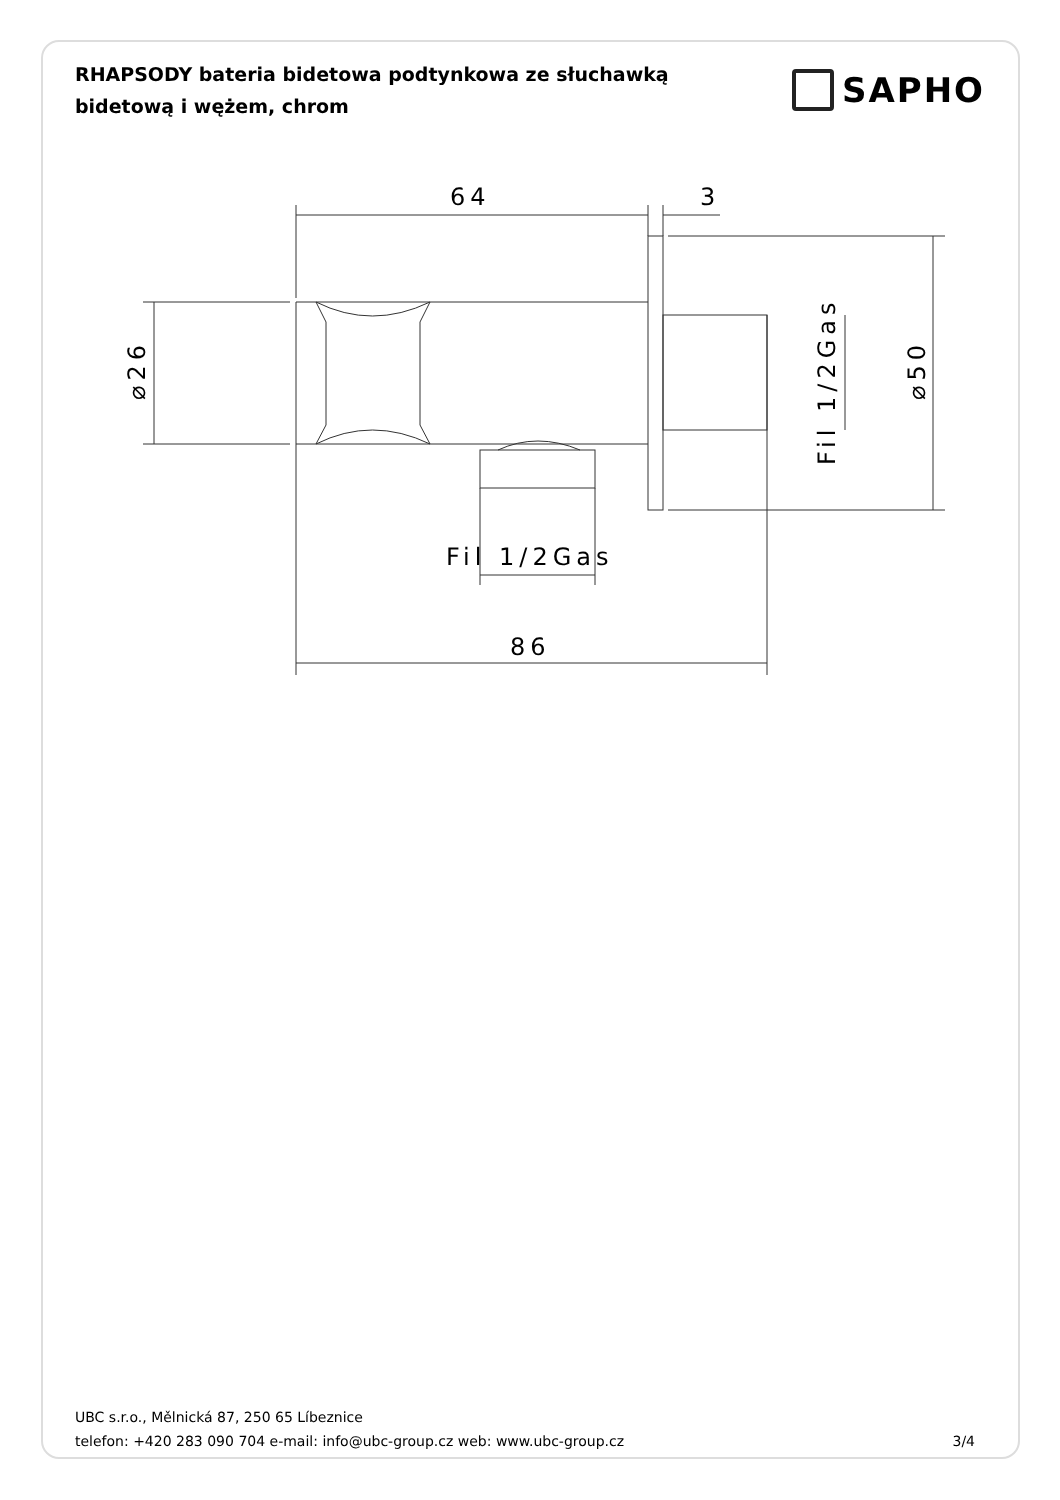RHAPSODY bateria bidetowa podtynkowa ze słuchawką bidetową i wężem, chrom
SAPHO
64
3
Fil 1/2Gas
86
⌀26
Fil 1/2Gas
⌀50
UBC s.r.o., Mělnická 87, 250 65 Líbeznice
telefon: +420 283 090 704 e-mail: info@ubc-group.cz web: www.ubc-group.cz 3/4